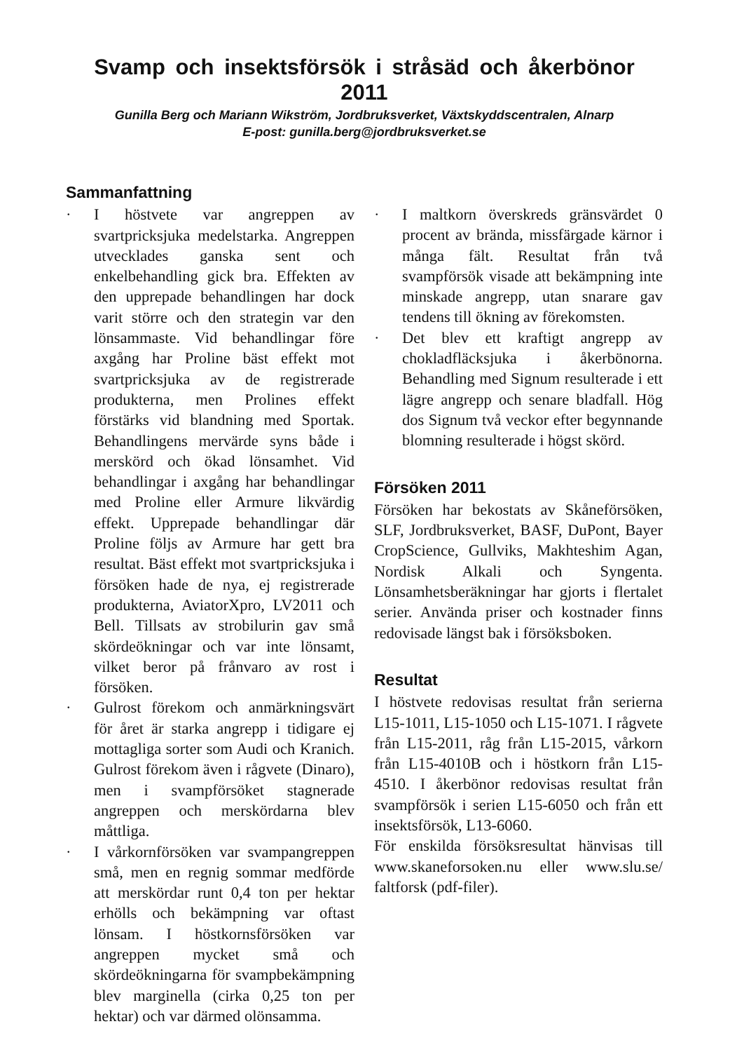Svamp och insektsförsök i stråsäd och åkerbönor 2011
Gunilla Berg och Mariann Wikström, Jordbruksverket, Växtskyddscentralen, Alnarp
E-post: gunilla.berg@jordbruksverket.se
Sammanfattning
· I höstvete var angreppen av svartpricksjuka medelstarka. Angreppen utvecklades ganska sent och enkelbehandling gick bra. Effekten av den upprepade behandlingen har dock varit större och den strategin var den lönsammaste. Vid behandlingar före axgång har Proline bäst effekt mot svartpricksjuka av de registrerade produkterna, men Prolines effekt förstärks vid blandning med Sportak. Behandlingens mervärde syns både i merskörd och ökad lönsamhet. Vid behandlingar i axgång har behandlingar med Proline eller Armure likvärdig effekt. Upprepade behandlingar där Proline följs av Armure har gett bra resultat. Bäst effekt mot svartpricksjuka i försöken hade de nya, ej registrerade produkterna, AviatorXpro, LV2011 och Bell. Tillsats av strobilurin gav små skördeökningar och var inte lönsamt, vilket beror på frånvaro av rost i försöken.
· Gulrost förekom och anmärkningsvärt för året är starka angrepp i tidigare ej mottagliga sorter som Audi och Kranich. Gulrost förekom även i rågvete (Dinaro), men i svampförsöket stagnerade angreppen och merskördarna blev måttliga.
· I vårkornförsöken var svampangreppen små, men en regnig sommar medförde att merskördar runt 0,4 ton per hektar erhölls och bekämpning var oftast lönsam. I höstkornsförsöken var angreppen mycket små och skördeökningarna för svampbekämpning blev marginella (cirka 0,25 ton per hektar) och var därmed olönsamma.
· I maltkorn överskreds gränsvärdet 0 procent av brända, missfärgade kärnor i många fält. Resultat från två svampförsök visade att bekämpning inte minskade angrepp, utan snarare gav tendens till ökning av förekomsten.
· Det blev ett kraftigt angrepp av chokladfläcksjuka i åkerbönorna. Behandling med Signum resulterade i ett lägre angrepp och senare bladfall. Hög dos Signum två veckor efter begynnande blomning resulterade i högst skörd.
Försöken 2011
Försöken har bekostats av Skåneförsöken, SLF, Jordbruksverket, BASF, DuPont, Bayer CropScience, Gullviks, Makhteshim Agan, Nordisk Alkali och Syngenta. Lönsamhetsberäkningar har gjorts i flertalet serier. Använda priser och kostnader finns redovisade längst bak i försöksboken.
Resultat
I höstvete redovisas resultat från serierna L15-1011, L15-1050 och L15-1071. I rågvete från L15-2011, råg från L15-2015, vårkorn från L15-4010B och i höstkorn från L15-4510. I åkerbönor redovisas resultat från svampförsök i serien L15-6050 och från ett insektsförsök, L13-6060.
För enskilda försöksresultat hänvisas till www.skaneforsoken.nu eller www.slu.se/ faltforsk (pdf-filer).